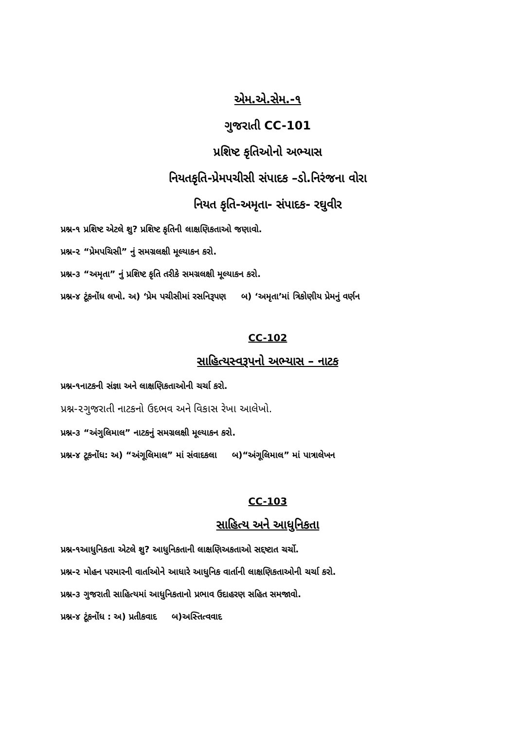એમ.એ.સેમ.-૧
ગુજરાતી CC-101
પ્રશિષ્ટ કૃતિઓનો અભ્યાસ
નિયતકૃતિ-પ્રેમપચીસી સંપાદક –ડો.નિરંજના વોરા
નિયત કૃતિ-અમૃતા- સંપાદક- રઘુવીર
પ્રશ્ન-૧ પ્રશિષ્ટ એટલે શુ? પ્રશિષ્ટ કૃતિની લાક્ષણિકતાઓ જણાવો.
પ્રશ્ન-૨ “પ્રેમપચિસી” નું સમગ્રલક્ષી મૂલ્યાકન કરો.
પ્રશ્ન-૩ “અમૃતા” નું પ્રશિષ્ટ કૃતિ તરીકે સમગ્રલક્ષી મૂલ્યાકન કરો.
પ્રશ્ન-૪ ટૂંકનોંધ લખો. અ) ‘પ્રેમ પચીસીમાં રસનિરૂપણ બ) ‘અમૃતા’માં ત્રિકોણીય પ્રેમનું વર્ણન
CC-102
સાહિત્યસ્વરૂપનો અભ્યાસ – નાટક
પ્રશ્ન-૧નાટકની સંજ્ઞા અને લાક્ષણિકતાઓની ચર્ચા કરો.
પ્રશ્ન-૨ગુજરાતી નાટકનો ઉદભવ અને વિકાસ રેખા આલેખો.
પ્રશ્ન-૩ “અંગુલિમાલ” નાટકનું સમગ્રલક્ષી મૂલ્યાકન કરો.
પ્રશ્ન-૪ ટૂકનોંધ: અ) “અંગૂલિમાલ” માં સંવાદકલા બ)“અંગૂલિમાલ” માં પાત્રાલેખન
CC-103
સાહિત્ય અને આધુનિકતા
પ્રશ્ન-૧આધુનિકતા એટલે શુ? આધુનિકતાની લાક્ષણિઅકતાઓ સદ્દષ્ટાત ચર્ચો.
પ્રશ્ન-૨ મોહન પરમારની વાર્તાઓને આધારે આધુનિક વાર્તાની લાક્ષણિકતાઓની ચર્ચા કરો.
પ્રશ્ન-૩ ગુજરાતી સાહિત્યમાં આધુનિકતાનો પ્રભાવ ઉદાહરણ સહિત સમજાવો.
પ્રશ્ન-૪ ટૂંકનોંધ : અ) પ્રતીકવાદ બ)અસ્તિત્વવાદ